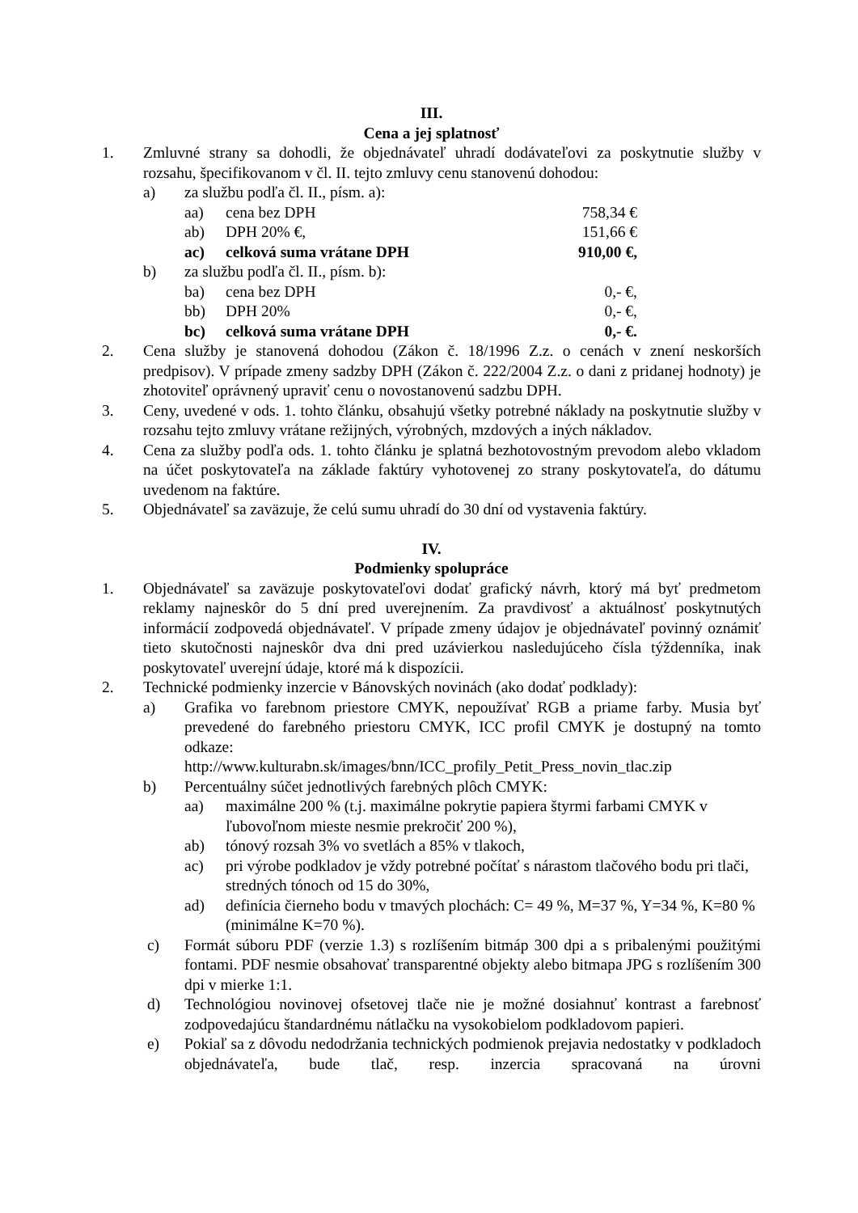III.
Cena a jej splatnosť
1. Zmluvné strany sa dohodli, že objednávateľ uhradí dodávateľovi za poskytnutie služby v rozsahu, špecifikovanom v čl. II. tejto zmluvy cenu stanovenú dohodou:
a) za službu podľa čl. II., písm. a):
aa) cena bez DPH 758,34 €
ab) DPH 20% €, 151,66 €
ac) celková suma vrátane DPH 910,00 €,
b) za službu podľa čl. II., písm. b):
ba) cena bez DPH 0,- €,
bb) DPH 20% 0,- €,
bc) celková suma vrátane DPH 0,- €.
2. Cena služby je stanovená dohodou (Zákon č. 18/1996 Z.z. o cenách v znení neskorších predpisov). V prípade zmeny sadzby DPH (Zákon č. 222/2004 Z.z. o dani z pridanej hodnoty) je zhotoviteľ oprávnený upraviť cenu o novostanovenú sadzbu DPH.
3. Ceny, uvedené v ods. 1. tohto článku, obsahujú všetky potrebné náklady na poskytnutie služby v rozsahu tejto zmluvy vrátane režijných, výrobných, mzdových a iných nákladov.
4. Cena za služby podľa ods. 1. tohto článku je splatná bezhotovostným prevodom alebo vkladom na účet poskytovateľa na základe faktúry vyhotovenej zo strany poskytovateľa, do dátumu uvedenom na faktúre.
5. Objednávateľ sa zaväzuje, že celú sumu uhradí do 30 dní od vystavenia faktúry.
IV.
Podmienky spolupráce
1. Objednávateľ sa zaväzuje poskytovateľovi dodať grafický návrh, ktorý má byť predmetom reklamy najneskôr do 5 dní pred uverejnením. Za pravdivosť a aktuálnosť poskytnutých informácií zodpovedá objednávateľ. V prípade zmeny údajov je objednávateľ povinný oznámiť tieto skutočnosti najneskôr dva dni pred uzávierkou nasledujúceho čísla týždenníka, inak poskytovateľ uverejní údaje, ktoré má k dispozícii.
2. Technické podmienky inzercie v Bánovských novinách (ako dodať podklady):
a) Grafika vo farebnom priestore CMYK, nepoužívať RGB a priame farby. Musia byť prevedené do farebného priestoru CMYK, ICC profil CMYK je dostupný na tomto odkaze:
http://www.kulturabn.sk/images/bnn/ICC_profily_Petit_Press_novin_tlac.zip
b) Percentuálny súčet jednotlivých farebných plôch CMYK:
aa) maximálne 200 % (t.j. maximálne pokrytie papiera štyrmi farbami CMYK v ľubovoľnom mieste nesmie prekročiť 200 %),
ab) tónový rozsah 3% vo svetlách a 85% v tlakoch,
ac) pri výrobe podkladov je vždy potrebné počítať s nárastom tlačového bodu pri tlači, stredných tónoch od 15 do 30%,
ad) definícia čierneho bodu v tmavých plochách: C= 49 %, M=37 %, Y=34 %, K=80 % (minimálne K=70 %).
c) Formát súboru PDF (verzie 1.3) s rozlíšením bitmáp 300 dpi a s pribalenými použitými fontami. PDF nesmie obsahovať transparentné objekty alebo bitmapa JPG s rozlíšením 300 dpi v mierke 1:1.
d) Technológiou novinovej ofsetovej tlače nie je možné dosiahnuť kontrast a farebnosť zodpovedajúcu štandardnému nátlačku na vysokobielom podkladovom papieri.
e) Pokiaľ sa z dôvodu nedodržania technických podmienok prejavia nedostatky v podkladoch objednávateľa, bude tlač, resp. inzercia spracovaná na úrovni